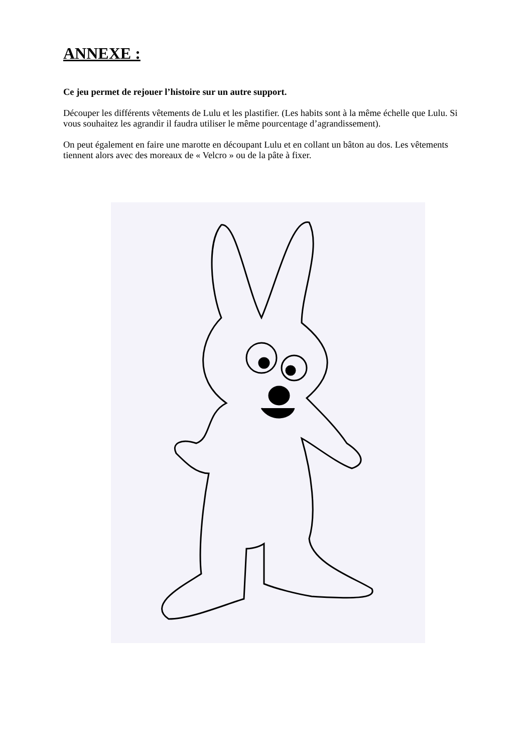ANNEXE :
Ce jeu permet de rejouer l’histoire sur un autre support.
Découper les différents vêtements de Lulu et les plastifier. (Les habits sont à la même échelle que Lulu. Si vous souhaitez les agrandir il faudra utiliser le même pourcentage d’agrandissement).
On peut également en faire une marotte en découpant Lulu et en collant un bâton au dos. Les vêtements tiennent alors avec des moreaux de « Velcro » ou de la pâte à fixer.